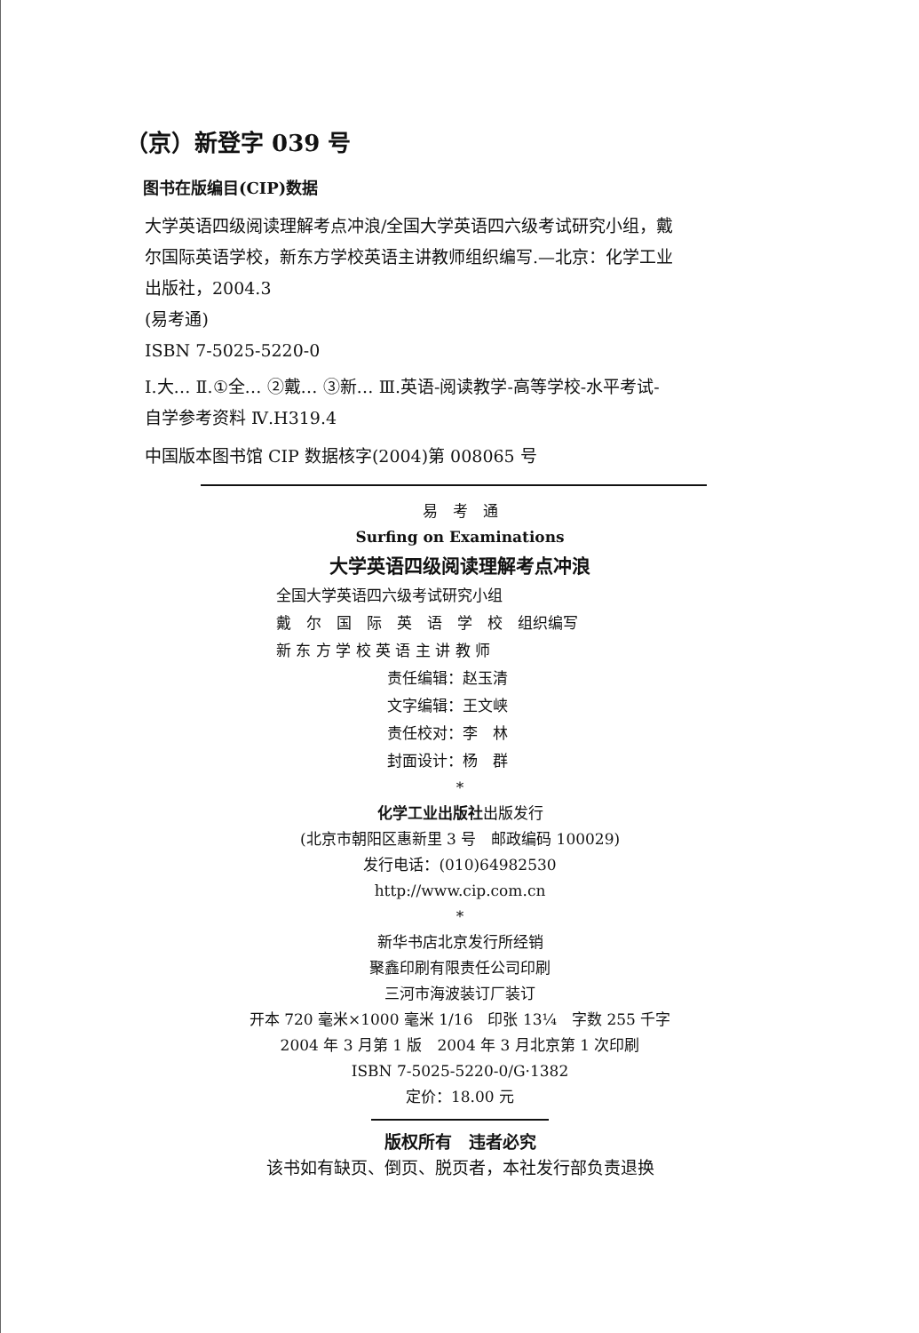（京）新登字 039 号
图书在版编目(CIP)数据
大学英语四级阅读理解考点冲浪/全国大学英语四六级考试研究小组，戴尔国际英语学校，新东方学校英语主讲教师组织编写.—北京：化学工业出版社，2004.3
(易考通)
ISBN 7-5025-5220-0
Ⅰ.大… Ⅱ.①全… ②戴… ③新… Ⅲ.英语-阅读教学-高等学校-水平考试-自学参考资料 Ⅳ.H319.4
中国版本图书馆 CIP 数据核字(2004)第 008065 号
易　考　通
Surfing on Examinations
大学英语四级阅读理解考点冲浪
全国大学英语四六级考试研究小组
戴　尔　国　际　英　语　学　校　组织编写
新 东 方 学 校 英 语 主 讲 教 师
责任编辑：赵玉清
文字编辑：王文峡
责任校对：李　林
封面设计：杨　群
*
化学工业出版社出版发行
(北京市朝阳区惠新里 3 号　邮政编码 100029)
发行电话：(010)64982530
http://www.cip.com.cn
*
新华书店北京发行所经销
聚鑫印刷有限责任公司印刷
三河市海波装订厂装订
开本 720 毫米×1000 毫米 1/16　印张 13¼　字数 255 千字
2004 年 3 月第 1 版　2004 年 3 月北京第 1 次印刷
ISBN 7-5025-5220-0/G·1382
定价：18.00 元
版权所有　违者必究
该书如有缺页、倒页、脱页者，本社发行部负责退换